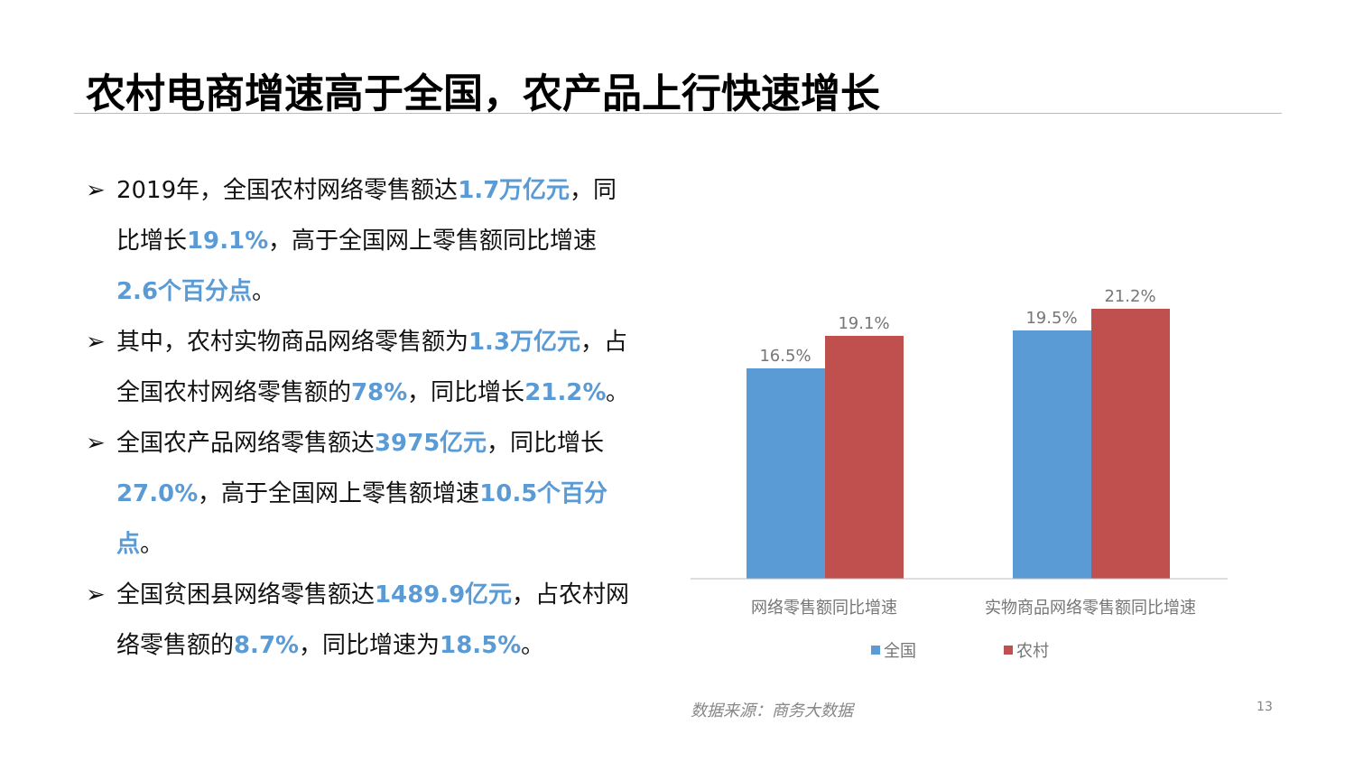农村电商增速高于全国，农产品上行快速增长
➢ 2019年，全国农村网络零售额达1.7万亿元，同比增长19.1%，高于全国网上零售额同比增速2.6个百分点。
➢ 其中，农村实物商品网络零售额为1.3万亿元，占全国农村网络零售额的78%，同比增长21.2%。
➢ 全国农产品网络零售额达3975亿元，同比增长27.0%，高于全国网上零售额增速10.5个百分点。
➢ 全国贫困县网络零售额达1489.9亿元，占农村网络零售额的8.7%，同比增速为18.5%。
16.5%
19.1%
19.5%
21.2%
网络零售额同比增速
实物商品网络零售额同比增速
全国
农村
数据来源：商务大数据 13